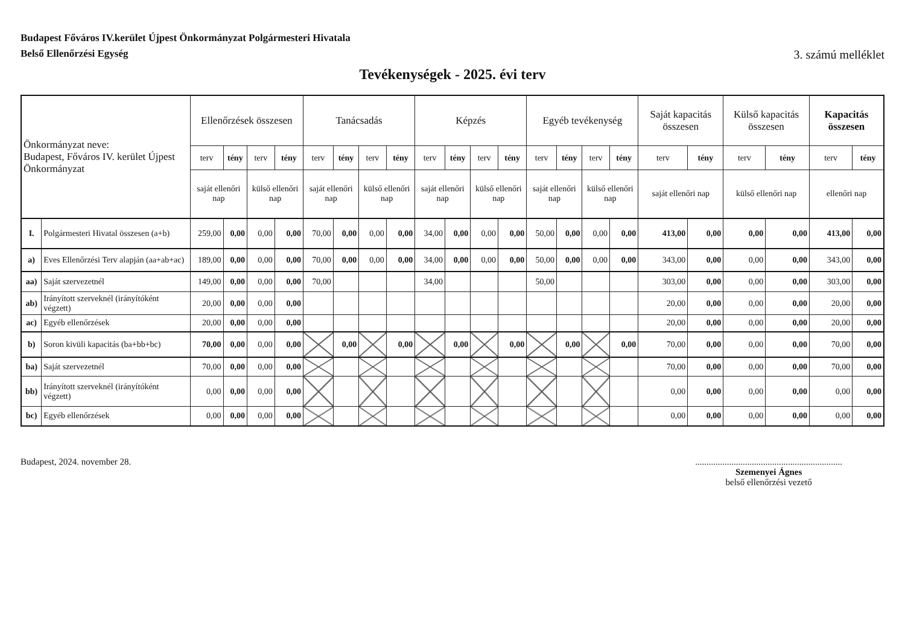Budapest Főváros IV.kerület Újpest Önkormányzat Polgármesteri Hivatala
Belső Ellenőrzési Egység
3. számú melléklet
Tevékenységek - 2025. évi terv
| Önkormányzat neve: Budapest, Főváros IV. kerület Újpest Önkormányzat | | Ellenőrzések összesen | | | | Tanácsadás | | | | Képzés | | | | Egyéb tevékenység | | | | Saját kapacitás összesen | | Külső kapacitás összesen | | Kapacitás összesen | |
| --- | --- | --- | --- | --- | --- | --- | --- | --- | --- | --- | --- | --- | --- | --- | --- | --- | --- | --- | --- | --- | --- | --- | --- |
| | | terv | tény | terv | tény | terv | tény | terv | tény | terv | tény | terv | tény | terv | tény | terv | tény | terv | tény | terv | tény | terv | tény |
| | | saját ellenőri nap | | külső ellenőri nap | | saját ellenőri nap | | külső ellenőri nap | | saját ellenőri nap | | külső ellenőri nap | | saját ellenőri nap | | külső ellenőri nap | | saját ellenőri nap | | külső ellenőri nap | | ellenőri nap | |
| I. | Polgármesteri Hivatal összesen (a+b) | 259,00 | 0,00 | 0,00 | 0,00 | 70,00 | 0,00 | 0,00 | 0,00 | 34,00 | 0,00 | 0,00 | 0,00 | 50,00 | 0,00 | 0,00 | 0,00 | 413,00 | 0,00 | 0,00 | 0,00 | 413,00 | 0,00 |
| a) | Eves Ellenőrzési Terv alapján (aa+ab+ac) | 189,00 | 0,00 | 0,00 | 0,00 | 70,00 | 0,00 | 0,00 | 0,00 | 34,00 | 0,00 | 0,00 | 0,00 | 50,00 | 0,00 | 0,00 | 0,00 | 343,00 | 0,00 | 0,00 | 0,00 | 343,00 | 0,00 |
| aa) | Saját szervezetnél | 149,00 | 0,00 | 0,00 | 0,00 | 70,00 | | | | 34,00 | | | | 50,00 | | | | 303,00 | 0,00 | 0,00 | 0,00 | 303,00 | 0,00 |
| ab) | Irányított szerveknél (irányítóként végzett) | 20,00 | 0,00 | 0,00 | 0,00 | | | | | | | | | | | | | 20,00 | 0,00 | 0,00 | 0,00 | 20,00 | 0,00 |
| ac) | Egyéb ellenőrzések | 20,00 | 0,00 | 0,00 | 0,00 | | | | | | | | | | | | | 20,00 | 0,00 | 0,00 | 0,00 | 20,00 | 0,00 |
| b) | Soron kivüli kapacitás (ba+bb+bc) | 70,00 | 0,00 | 0,00 | 0,00 | | 0,00 | | 0,00 | | 0,00 | | 0,00 | | 0,00 | | 0,00 | 70,00 | 0,00 | 0,00 | 0,00 | 70,00 | 0,00 |
| ba) | Saját szervezetnél | 70,00 | 0,00 | 0,00 | 0,00 | | | | | | | | | | | | | 70,00 | 0,00 | 0,00 | 0,00 | 70,00 | 0,00 |
| bb) | Irányított szerveknél (irányítóként végzett) | 0,00 | 0,00 | 0,00 | 0,00 | | | | | | | | | | | | | 0,00 | 0,00 | 0,00 | 0,00 | 0,00 | 0,00 |
| bc) | Egyéb ellenőrzések | 0,00 | 0,00 | 0,00 | 0,00 | | | | | | | | | | | | | 0,00 | 0,00 | 0,00 | 0,00 | 0,00 | 0,00 |
Budapest, 2024. november 28. .................................................................
Szemenyei Ágnes
belső ellenőrzési vezető